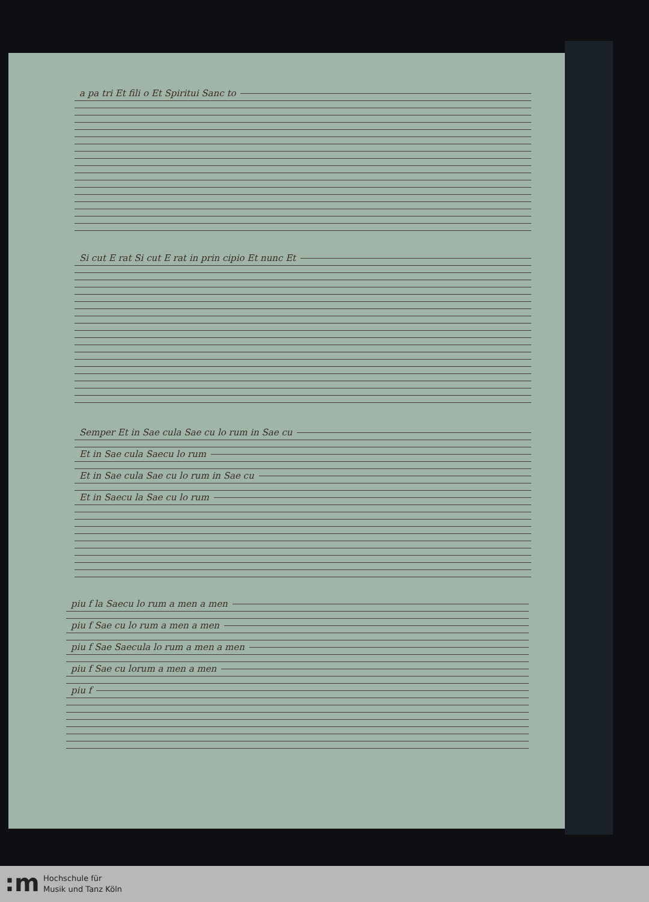a pa tri Et fili o Et Spiritui Sanc to
Si cut E rat Si cut E rat in prin cipio Et nunc Et
Semper Et in Sae cula Sae cu lo rum in Sae cu
Et in Sae cula Saecu lo rum
Et in Sae cula Sae cu lo rum in Sae cu
Et in Saecu la Sae cu lo rum
piu f la Saecu lo rum a men a men
piu f Sae cu lo rum a men a men
piu f Sae Saecula lo rum a men a men
piu f Sae cu lorum a men a men
piu f
:m
Hochschule für
Musik und Tanz Köln